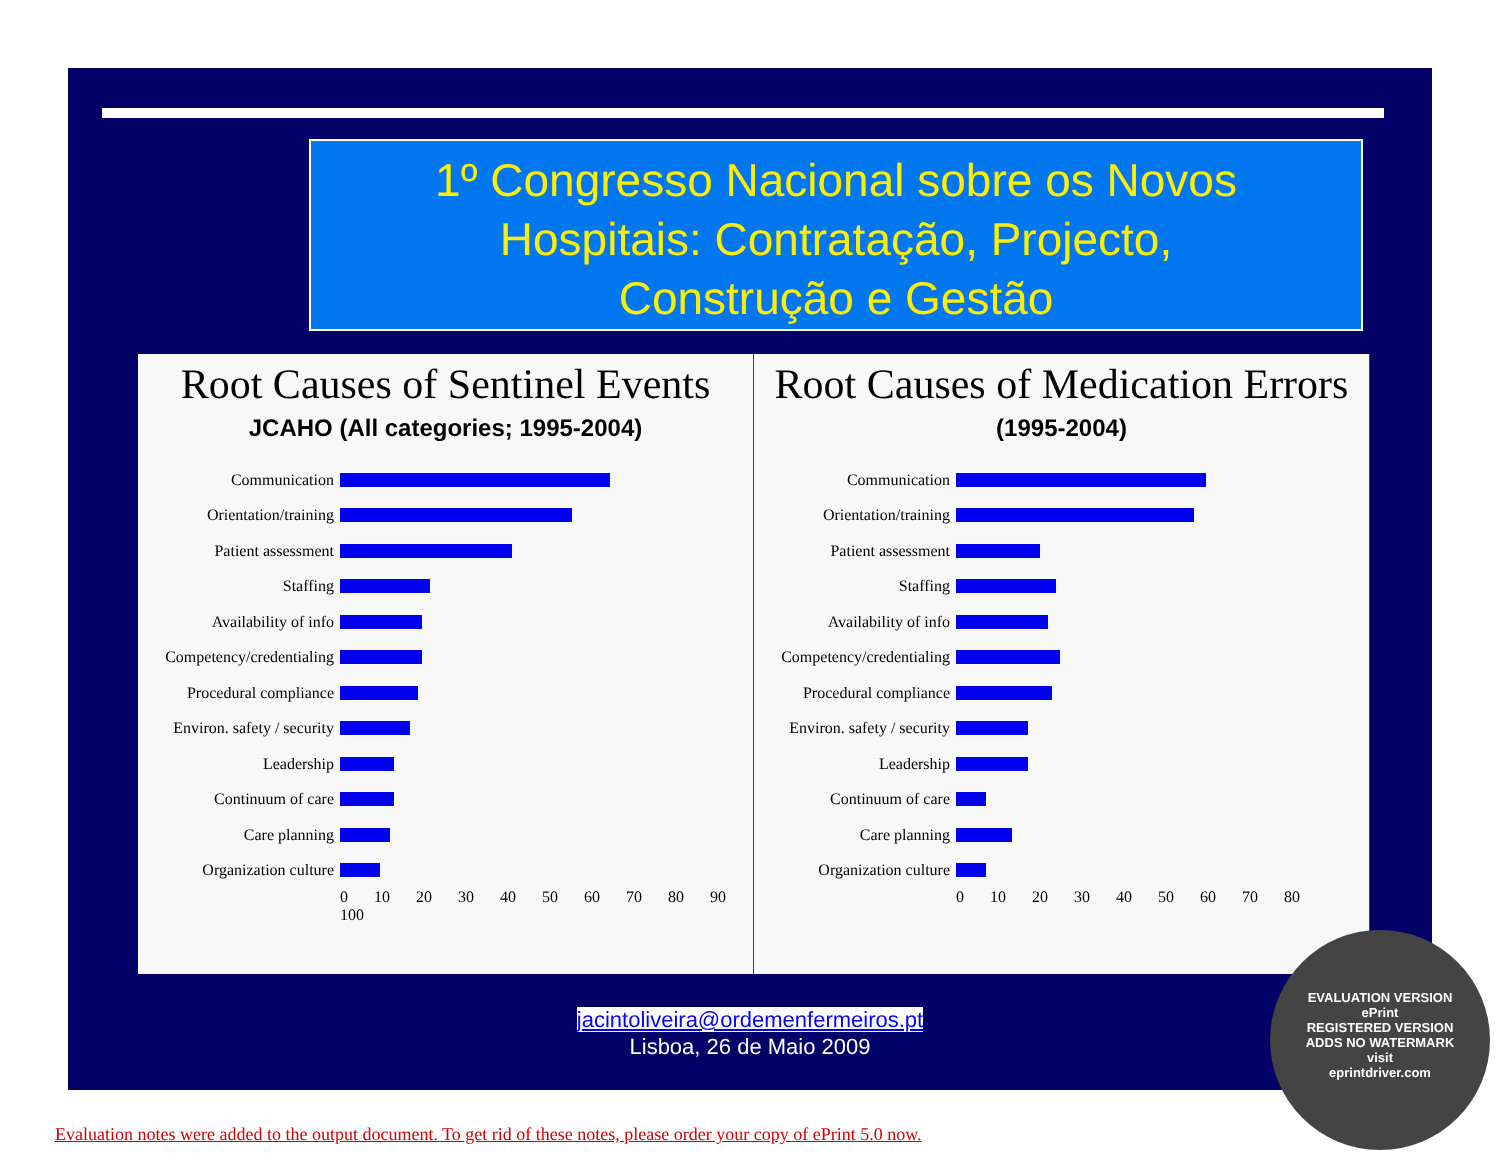1º Congresso Nacional sobre os Novos
Hospitais: Contratação, Projecto,
Construção e Gestão
Root Causes of Sentinel Events
JCAHO (All categories; 1995-2004)
Communication
Orientation/training
Patient assessment
Staffing
Availability of info
Competency/credentialing
Procedural compliance
Environ. safety / security
Leadership
Continuum of care
Care planning
Organization culture
0 10 20 30 40 50 60 70 80 90 100
Root Causes of Medication Errors
(1995-2004)
Communication
Orientation/training
Patient assessment
Staffing
Availability of info
Competency/credentialing
Procedural compliance
Environ. safety / security
Leadership
Continuum of care
Care planning
Organization culture
0 10 20 30 40 50 60 70 80
jacintoliveira@ordemenfermeiros.pt
Lisboa, 26 de Maio 2009
EVALUATION VERSION
ePrint
REGISTERED VERSION
ADDS NO WATERMARK
visit
eprintdriver.com
Evaluation notes were added to the output document. To get rid of these notes, please order your copy of ePrint 5.0 now.